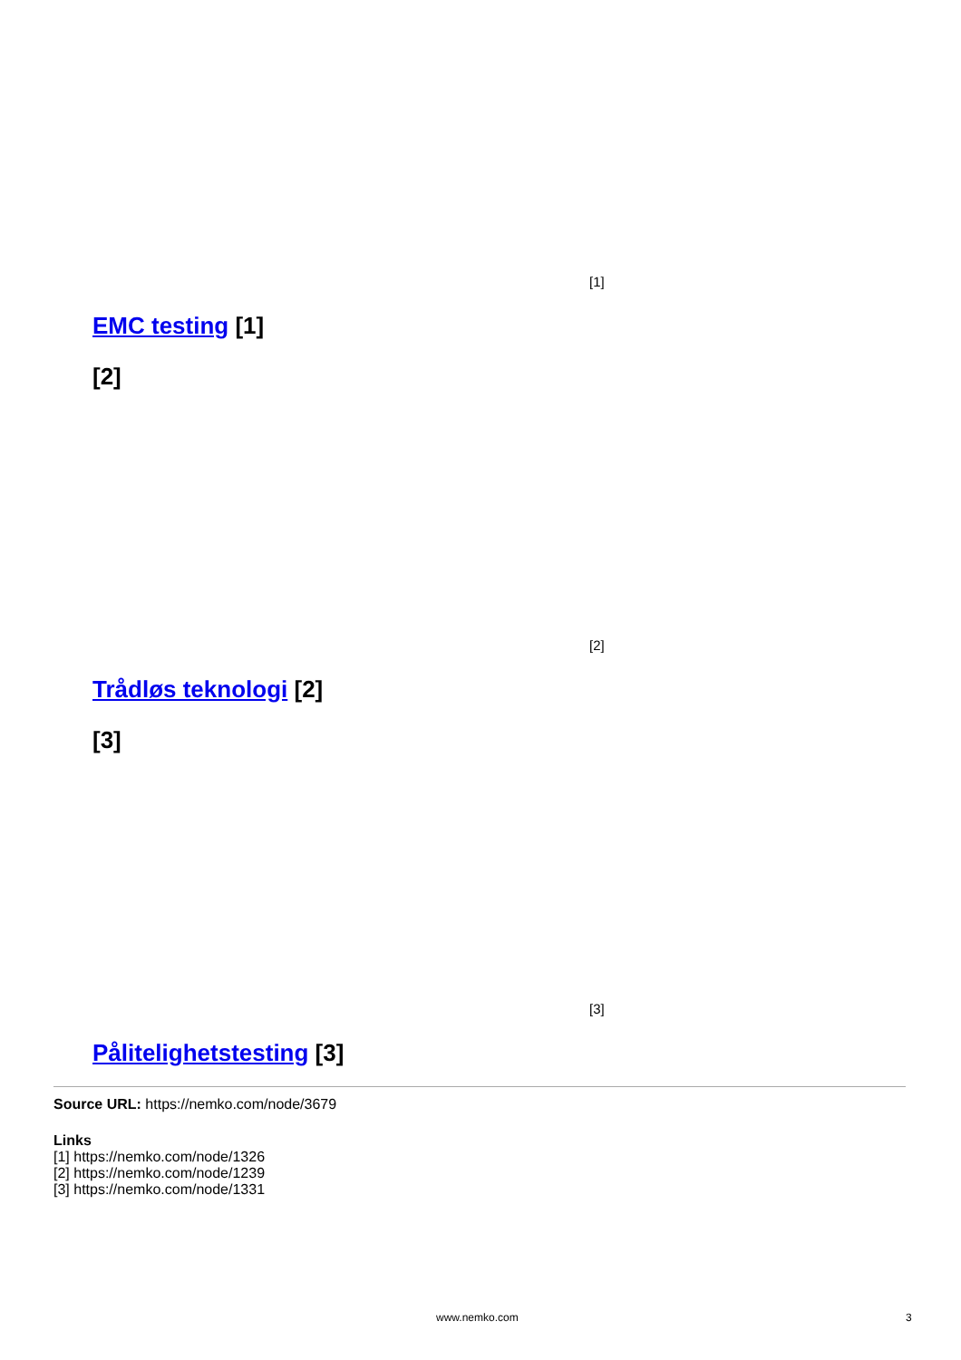[1]
EMC testing [1]
[2]
[2]
Trådløs teknologi [2]
[3]
[3]
Pålitelighetstesting [3]
Source URL: https://nemko.com/node/3679
Links
[1] https://nemko.com/node/1326
[2] https://nemko.com/node/1239
[3] https://nemko.com/node/1331
www.nemko.com 3